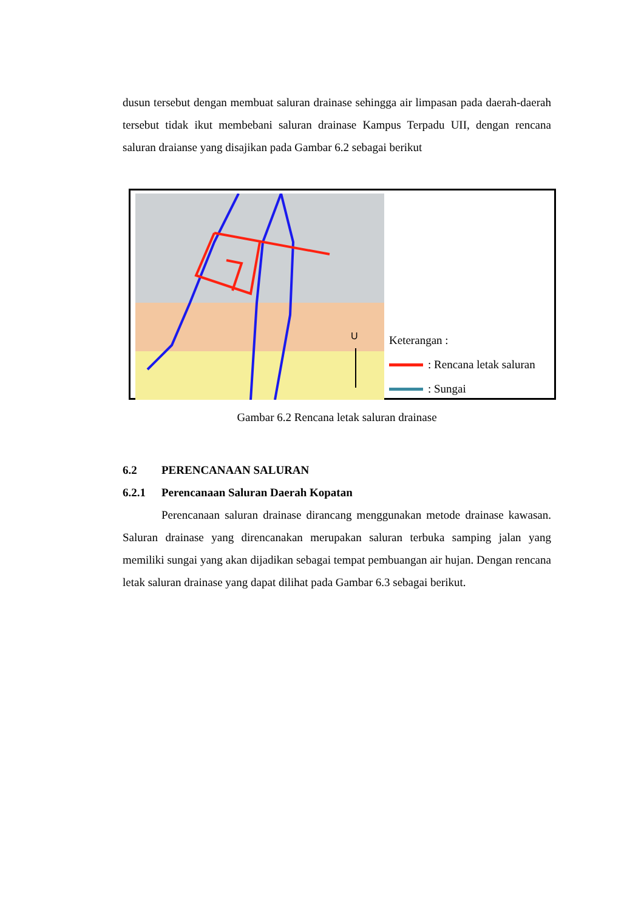dusun tersebut dengan membuat saluran drainase sehingga air limpasan pada daerah-daerah tersebut tidak ikut membebani saluran drainase Kampus Terpadu UII, dengan rencana saluran draianse yang disajikan pada Gambar 6.2 sebagai berikut
U
Keterangan :
: Rencana letak saluran
: Sungai
Gambar 6.2 Rencana letak saluran drainase
6.2 PERENCANAAN SALURAN
6.2.1 Perencanaan Saluran Daerah Kopatan
Perencanaan saluran drainase dirancang menggunakan metode drainase kawasan. Saluran drainase yang direncanakan merupakan saluran terbuka samping jalan yang memiliki sungai yang akan dijadikan sebagai tempat pembuangan air hujan. Dengan rencana letak saluran drainase yang dapat dilihat pada Gambar 6.3 sebagai berikut.